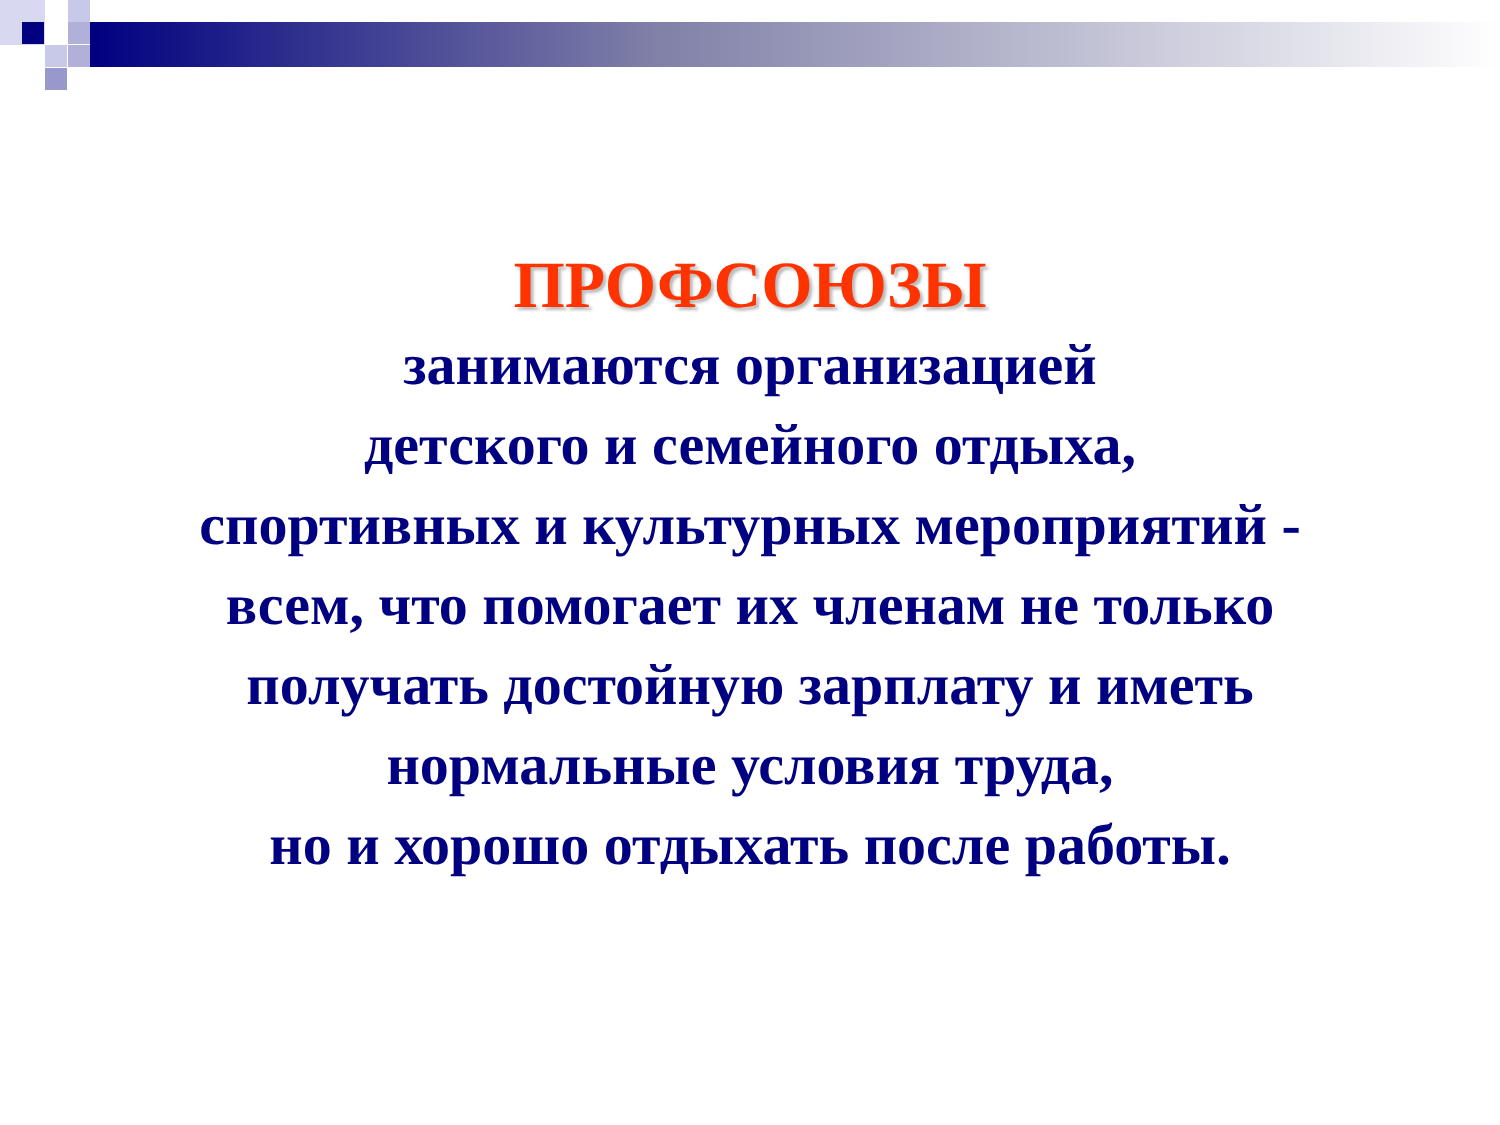ПРОФСОЮЗЫ
занимаются организацией
детского и семейного отдыха,
спортивных и культурных мероприятий -
всем, что помогает их членам не только
получать достойную зарплату и иметь
нормальные условия труда,
но и хорошо отдыхать после работы.